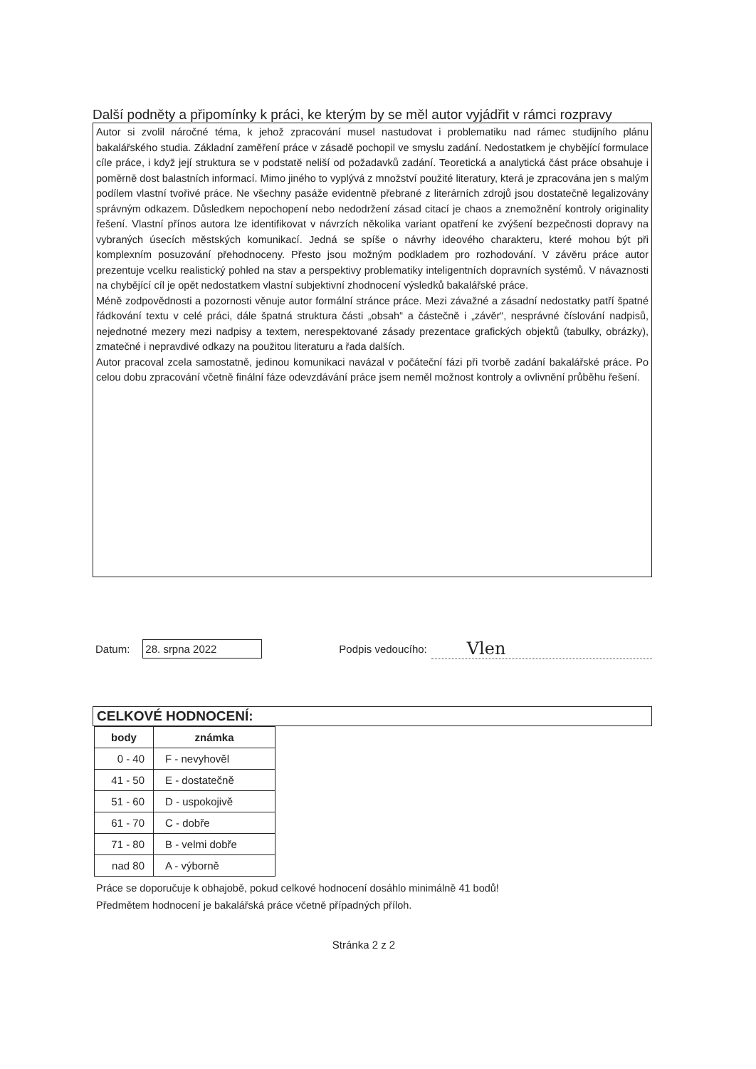Další podněty a připomínky k práci, ke kterým by se měl autor vyjádřit v rámci rozpravy
Autor si zvolil náročné téma, k jehož zpracování musel nastudovat i problematiku nad rámec studijního plánu bakalářského studia. Základní zaměření práce v zásadě pochopil ve smyslu zadání. Nedostatkem je chybějící formulace cíle práce, i když její struktura se v podstatě neliší od požadavků zadání. Teoretická a analytická část práce obsahuje i poměrně dost balastních informací. Mimo jiného to vyplývá z množství použité literatury, která je zpracována jen s malým podílem vlastní tvořivé práce. Ne všechny pasáže evidentně přebrané z literárních zdrojů jsou dostatečně legalizovány správným odkazem. Důsledkem nepochopení nebo nedodržení zásad citací je chaos a znemožnění kontroly originality řešení. Vlastní přínos autora lze identifikovat v návrzích několika variant opatření ke zvýšení bezpečnosti dopravy na vybraných úsecích městských komunikací. Jedná se spíše o návrhy ideového charakteru, které mohou být při komplexním posuzování přehodnoceny. Přesto jsou možným podkladem pro rozhodování. V závěru práce autor prezentuje vcelku realistický pohled na stav a perspektivy problematiky inteligentních dopravních systémů. V návaznosti na chybějící cíl je opět nedostatkem vlastní subjektivní zhodnocení výsledků bakalářské práce.
Méně zodpovědnosti a pozornosti věnuje autor formální stránce práce. Mezi závažné a zásadní nedostatky patří špatné řádkování textu v celé práci, dále špatná struktura části „obsah“ a částečně i „závěr“, nesprávné číslování nadpisů, nejednotné mezery mezi nadpisy a textem, nerespektované zásady prezentace grafických objektů (tabulky, obrázky), zmatečné i nepravdivé odkazy na použitou literaturu a řada dalších.
Autor pracoval zcela samostatně, jedinou komunikaci navázal v počáteční fázi při tvorbě zadání bakalářské práce. Po celou dobu zpracování včetně finální fáze odevzdávání práce jsem neměl možnost kontroly a ovlivnění průběhu řešení.
Datum:
28. srpna 2022
Podpis vedoucího:
Vlen
CELKOVÉ HODNOCENÍ:
| body | známka |
| --- | --- |
| 0 - 40 | F - nevyhověl |
| 41 - 50 | E - dostatečně |
| 51 - 60 | D - uspokojivě |
| 61 - 70 | C - dobře |
| 71 - 80 | B - velmi dobře |
| nad 80 | A - výborně |
Práce se doporučuje k obhajobě, pokud celkové hodnocení dosáhlo minimálně 41 bodů!
Předmětem hodnocení je bakalářská práce včetně případných příloh.
Stránka 2 z 2